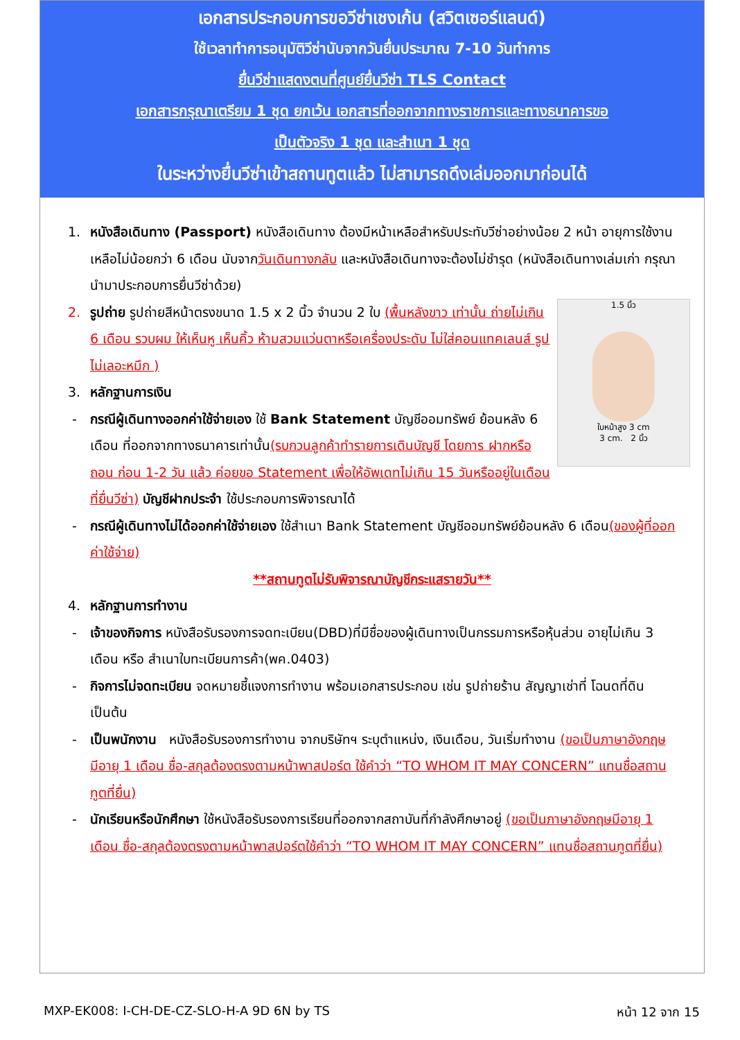เอกสารประกอบการขอวีซ่าเชงเก้น (สวิตเซอร์แลนด์)
ใช้เวลาทำการอนุมัติวีซ่านับจากวันยื่นประมาณ 7-10 วันทำการ
ยื่นวีซ่าแสดงตนที่ศูนย์ยื่นวีซ่า TLS Contact
เอกสารกรุณาเตรียม 1 ชุด ยกเว้น เอกสารที่ออกจากทางราชการและทางธนาคารขอ
เป็นตัวจริง 1 ชุด และสำเนา 1 ชุด
ในระหว่างยื่นวีซ่าเข้าสถานทูตแล้ว ไม่สามารถดึงเล่มออกมาก่อนได้
1. หนังสือเดินทาง (Passport) หนังสือเดินทาง ต้องมีหน้าเหลือสำหรับประทับวีซ่าอย่างน้อย 2 หน้า อายุการใช้งานเหลือไม่น้อยกว่า 6 เดือน นับจากวันเดินทางกลับ และหนังสือเดินทางจะต้องไม่ชำรุด (หนังสือเดินทางเล่มเก่า กรุณานำมาประกอบการยื่นวีซ่าด้วย)
1.5 นิ้ว
ใบหน้าสูง 3 cm
3 cm. 2 นิ้ว
2. รูปถ่าย รูปถ่ายสีหน้าตรงขนาด 1.5 x 2 นิ้ว จำนวน 2 ใบ (พื้นหลังขาว เท่านั้น ถ่ายไม่เกิน 6 เดือน รวบผม ให้เห็นหู เห็นคิ้ว ห้ามสวมแว่นตาหรือเครื่องประดับ ไม่ใส่คอนแทคเลนส์ รูปไม่เลอะหมึก )
3. หลักฐานการเงิน
- กรณีผู้เดินทางออกค่าใช้จ่ายเอง ใช้ Bank Statement บัญชีออมทรัพย์ ย้อนหลัง 6 เดือน ที่ออกจากทางธนาคารเท่านั้น(รบกวนลูกค้าทำรายการเดินบัญชี โดยการ ฝากหรือถอน ก่อน 1-2 วัน แล้ว ค่อยขอ Statement เพื่อให้อัพเดทไม่เกิน 15 วันหรืออยู่ในเดือนที่ยื่นวีซ่า) บัญชีฝากประจำ ใช้ประกอบการพิจารณาได้
- กรณีผู้เดินทางไม่ได้ออกค่าใช้จ่ายเอง ใช้สำเนา Bank Statement บัญชีออมทรัพย์ย้อนหลัง 6 เดือน(ของผู้ที่ออกค่าใช้จ่าย)
**สถานทูตไม่รับพิจารณาบัญชีกระแสรายวัน**
4. หลักฐานการทำงาน
- เจ้าของกิจการ หนังสือรับรองการจดทะเบียน(DBD)ที่มีชื่อของผู้เดินทางเป็นกรรมการหรือหุ้นส่วน อายุไม่เกิน 3 เดือน หรือ สำเนาใบทะเบียนการค้า(พค.0403)
- กิจการไม่จดทะเบียน จดหมายชี้แจงการทำงาน พร้อมเอกสารประกอบ เช่น รูปถ่ายร้าน สัญญาเช่าที่ โฉนดที่ดิน เป็นต้น
- เป็นพนักงาน หนังสือรับรองการทำงาน จากบริษัทฯ ระบุตำแหน่ง, เงินเดือน, วันเริ่มทำงาน (ขอเป็นภาษาอังกฤษมีอายุ 1 เดือน ชื่อ-สกุลต้องตรงตามหน้าพาสปอร์ต ใช้คำว่า “TO WHOM IT MAY CONCERN” แทนชื่อสถานทูตที่ยื่น)
- นักเรียนหรือนักศึกษา ใช้หนังสือรับรองการเรียนที่ออกจากสถาบันที่กำลังศึกษาอยู่ (ขอเป็นภาษาอังกฤษมีอายุ 1 เดือน ชื่อ-สกุลต้องตรงตามหน้าพาสปอร์ตใช้คำว่า “TO WHOM IT MAY CONCERN” แทนชื่อสถานทูตที่ยื่น)
MXP-EK008: I-CH-DE-CZ-SLO-H-A 9D 6N by TS หน้า 12 จาก 15